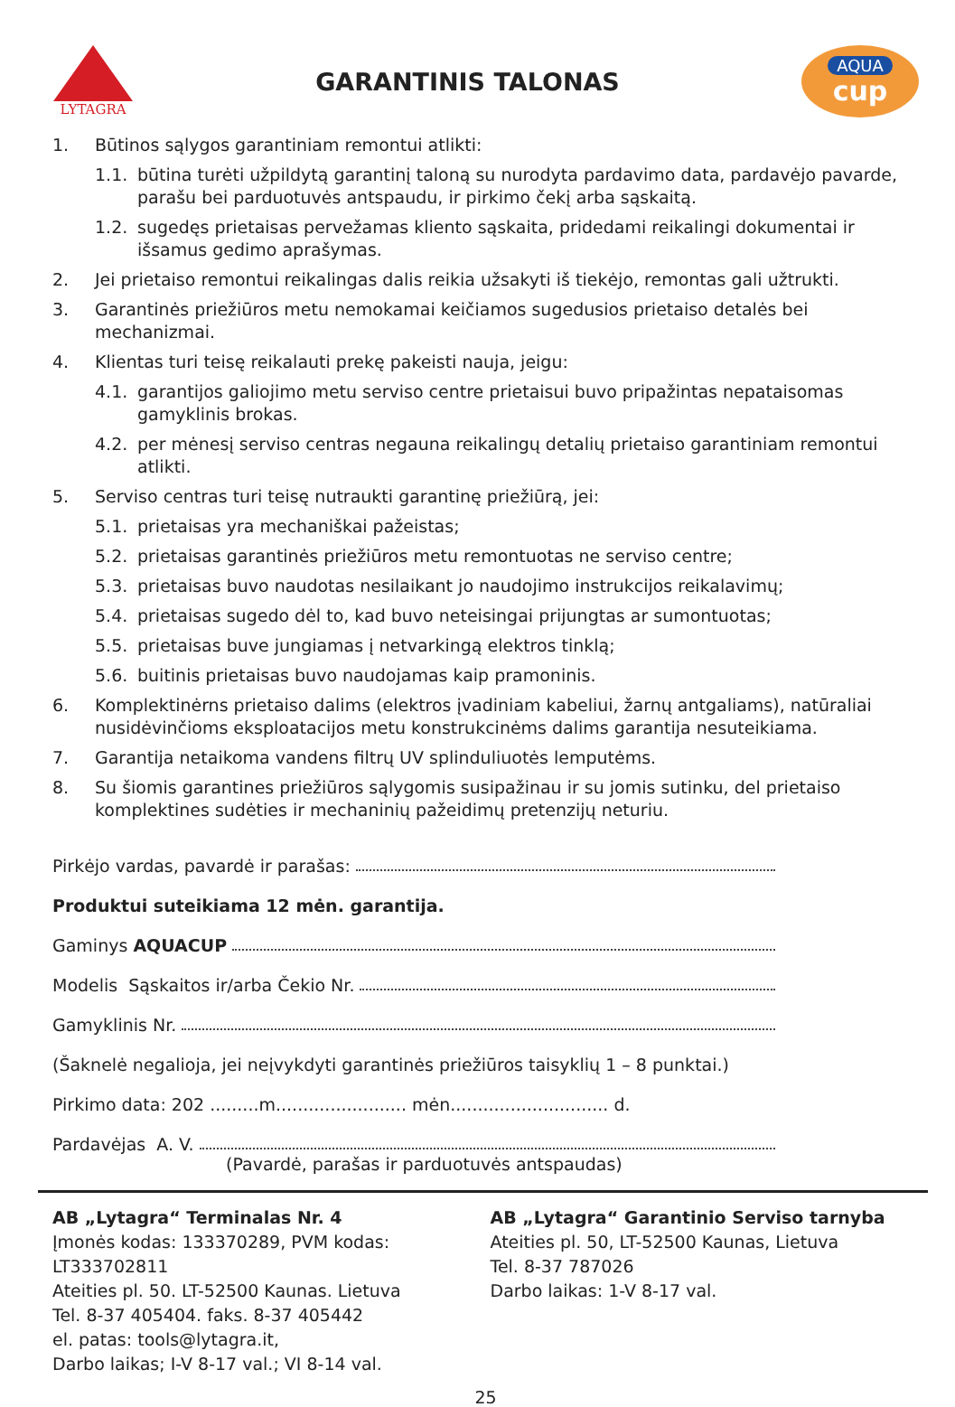LYTAGRA
GARANTINIS TALONAS
AQUA
cup
1. Būtinos sąlygos garantiniam remontui atlikti:
1.1. būtina turėti užpildytą garantinį taloną su nurodyta pardavimo data, pardavėjo pavarde, parašu bei parduotuvės antspaudu, ir pirkimo čekį arba sąskaitą.
1.2. sugedęs prietaisas pervežamas kliento sąskaita, pridedami reikalingi dokumentai ir išsamus gedimo aprašymas.
2. Jei prietaiso remontui reikalingas dalis reikia užsakyti iš tiekėjo, remontas gali užtrukti.
3. Garantinės priežiūros metu nemokamai keičiamos sugedusios prietaiso detalės bei mechanizmai.
4. Klientas turi teisę reikalauti prekę pakeisti nauja, jeigu:
4.1. garantijos galiojimo metu serviso centre prietaisui buvo pripažintas nepataisomas gamyklinis brokas.
4.2. per mėnesį serviso centras negauna reikalingų detalių prietaiso garantiniam remontui atlikti.
5. Serviso centras turi teisę nutraukti garantinę priežiūrą, jei:
5.1. prietaisas yra mechaniškai pažeistas;
5.2. prietaisas garantinės priežiūros metu remontuotas ne serviso centre;
5.3. prietaisas buvo naudotas nesilaikant jo naudojimo instrukcijos reikalavimų;
5.4. prietaisas sugedo dėl to, kad buvo neteisingai prijungtas ar sumontuotas;
5.5. prietaisas buve jungiamas į netvarkingą elektros tinklą;
5.6. buitinis prietaisas buvo naudojamas kaip pramoninis.
6. Komplektinėrns prietaiso dalims (elektros įvadiniam kabeliui, žarnų antgaliams), natūraliai nusidėvinčioms eksploatacijos metu konstrukcinėms dalims garantija nesuteikiama.
7. Garantija netaikoma vandens filtrų UV splinduliuotės lemputėms.
8. Su šiomis garantines priežiūros sąlygomis susipažinau ir su jomis sutinku, del prietaiso komplektines sudėties ir mechaninių pažeidimų pretenzijų neturiu.
Pirkėjo vardas, pavardė ir parašas:
Produktui suteikiama 12 mėn. garantija.
Gaminys AQUACUP
Modelis Sąskaitos ir/arba Čekio Nr.
Gamyklinis Nr.
(Šaknelė negalioja, jei neįvykdyti garantinės priežiūros taisyklių 1 – 8 punktai.)
Pirkimo data: 202 .........m........................ mėn............................. d.
Pardavėjas A. V.
(Pavardė, parašas ir parduotuvės antspaudas)
AB „Lytagra“ Terminalas Nr. 4
Įmonės kodas: 133370289, PVM kodas: LT333702811
Ateities pl. 50. LT-52500 Kaunas. Lietuva
Tel. 8-37 405404. faks. 8-37 405442
el. patas: tools@lytagra.it,
Darbo laikas; I-V 8-17 val.; VI 8-14 val.
AB „Lytagra“ Garantinio Serviso tarnyba
Ateities pl. 50, LT-52500 Kaunas, Lietuva
Tel. 8-37 787026
Darbo laikas: 1-V 8-17 val.
25